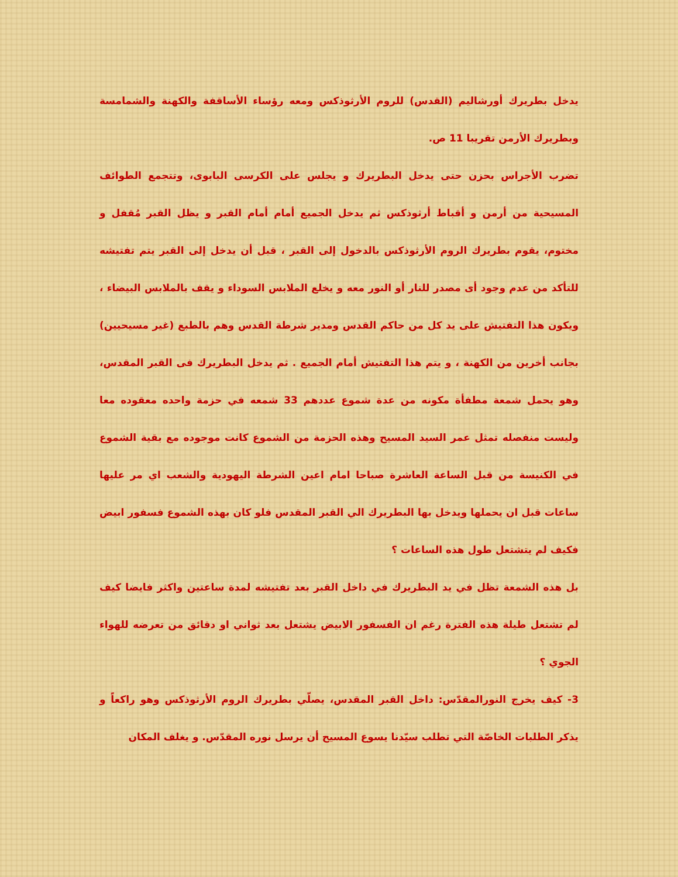يدخل بطريرك أورشاليم (القدس) للروم الأرثوذكس ومعه رؤساء الأساقفة والكهنة والشمامسة وبطريرك الأرمن تقريبا 11 ص.
تضرب الأجراس بحزن حتى يدخل البطريرك و يجلس على الكرسى البابوى، وتتجمع الطوائف المسيحية من أرمن و أقباط أرثوذكس ثم يدخل الجميع أمام أمام القبر و يظل القبر مُقفل و مختوم، يقوم بطريرك الروم الأرثوذكس بالدخول إلى القبر ، قبل أن يدخل إلى القبر يتم تفتيشه للتأكد من عدم وجود أى مصدر للنار أو النور معه و يخلع الملابس السوداء و يقف بالملابس البيضاء ، ويكون هذا التفتيش على يد كل من حاكم القدس ومدير شرطة القدس وهم بالطبع (غير مسيحيين) بجانب أخرين من الكهنة ، و يتم هذا التفتيش أمام الجميع . ثم يدخل البطريرك فى القبر المقدس، وهو يحمل شمعة مطفأة مكونه من عدة شموع عددهم 33 شمعه في حزمة واحده معقوده معا وليست منفصله تمثل عمر السيد المسيح وهذه الحزمة من الشموع كانت موجوده مع بقية الشموع في الكنيسة من قبل الساعة العاشرة صباحا امام اعين الشرطة اليهودية والشعب اي مر عليها ساعات قبل ان يحملها ويدخل بها البطريرك الي القبر المقدس فلو كان بهذه الشموع فسفور ابيض فكيف لم يتشتعل طول هذه الساعات ؟
بل هذه الشمعة تظل في يد البطريرك في داخل القبر بعد تفتيشه لمدة ساعتين واكثر فايضا كيف لم تشتعل طيلة هذه الفترة رغم ان الفسفور الابيض يشتعل بعد ثواني او دقائق من تعرضه للهواء الجوي ؟
3- كيف يخرج النورالمقدّس: داخل القبر المقدس، يصلّي بطريرك الروم الأرثوذكس وهو راكعاً و يذكر الطلبات الخاصّة التي تطلب سيّدنا يسوع المسيح أن يرسل نوره المقدّس. و يغلف المكان